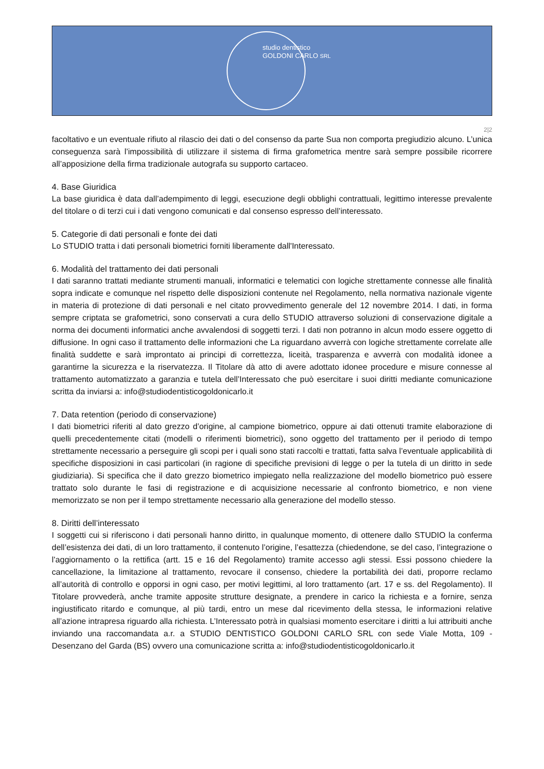studio dentistico
GOLDONI CARLO SRL
2|2
facoltativo e un eventuale rifiuto al rilascio dei dati o del consenso da parte Sua non comporta pregiudizio alcuno. L’unica conseguenza sarà l’impossibilità di utilizzare il sistema di firma grafometrica mentre sarà sempre possibile ricorrere all’apposizione della firma tradizionale autografa su supporto cartaceo.
4. Base Giuridica
La base giuridica è data dall’adempimento di leggi, esecuzione degli obblighi contrattuali, legittimo interesse prevalente del titolare o di terzi cui i dati vengono comunicati e dal consenso espresso dell’interessato.
5. Categorie di dati personali e fonte dei dati
Lo STUDIO tratta i dati personali biometrici forniti liberamente dall'Interessato.
6. Modalità del trattamento dei dati personali
I dati saranno trattati mediante strumenti manuali, informatici e telematici con logiche strettamente connesse alle finalità sopra indicate e comunque nel rispetto delle disposizioni contenute nel Regolamento, nella normativa nazionale vigente in materia di protezione di dati personali e nel citato provvedimento generale del 12 novembre 2014. I dati, in forma sempre criptata se grafometrici, sono conservati a cura dello STUDIO attraverso soluzioni di conservazione digitale a norma dei documenti informatici anche avvalendosi di soggetti terzi. I dati non potranno in alcun modo essere oggetto di diffusione. In ogni caso il trattamento delle informazioni che La riguardano avverrà con logiche strettamente correlate alle finalità suddette e sarà improntato ai principi di correttezza, liceità, trasparenza e avverrà con modalità idonee a garantirne la sicurezza e la riservatezza. Il Titolare dà atto di avere adottato idonee procedure e misure connesse al trattamento automatizzato a garanzia e tutela dell’Interessato che può esercitare i suoi diritti mediante comunicazione scritta da inviarsi a: info@studiodentisticogoldonicarlo.it
7. Data retention (periodo di conservazione)
I dati biometrici riferiti al dato grezzo d’origine, al campione biometrico, oppure ai dati ottenuti tramite elaborazione di quelli precedentemente citati (modelli o riferimenti biometrici), sono oggetto del trattamento per il periodo di tempo strettamente necessario a perseguire gli scopi per i quali sono stati raccolti e trattati, fatta salva l’eventuale applicabilità di specifiche disposizioni in casi particolari (in ragione di specifiche previsioni di legge o per la tutela di un diritto in sede giudiziaria). Si specifica che il dato grezzo biometrico impiegato nella realizzazione del modello biometrico può essere trattato solo durante le fasi di registrazione e di acquisizione necessarie al confronto biometrico, e non viene memorizzato se non per il tempo strettamente necessario alla generazione del modello stesso.
8. Diritti dell’interessato
I soggetti cui si riferiscono i dati personali hanno diritto, in qualunque momento, di ottenere dallo STUDIO la conferma dell’esistenza dei dati, di un loro trattamento, il contenuto l’origine, l’esattezza (chiedendone, se del caso, l’integrazione o l’aggiornamento o la rettifica (artt. 15 e 16 del Regolamento) tramite accesso agli stessi. Essi possono chiedere la cancellazione, la limitazione al trattamento, revocare il consenso, chiedere la portabilità dei dati, proporre reclamo all’autorità di controllo e opporsi in ogni caso, per motivi legittimi, al loro trattamento (art. 17 e ss. del Regolamento). Il Titolare provvederà, anche tramite apposite strutture designate, a prendere in carico la richiesta e a fornire, senza ingiustificato ritardo e comunque, al più tardi, entro un mese dal ricevimento della stessa, le informazioni relative all’azione intrapresa riguardo alla richiesta. L’Interessato potrà in qualsiasi momento esercitare i diritti a lui attribuiti anche inviando una raccomandata a.r. a STUDIO DENTISTICO GOLDONI CARLO SRL con sede Viale Motta, 109 - Desenzano del Garda (BS) ovvero una comunicazione scritta a: info@studiodentisticogoldonicarlo.it